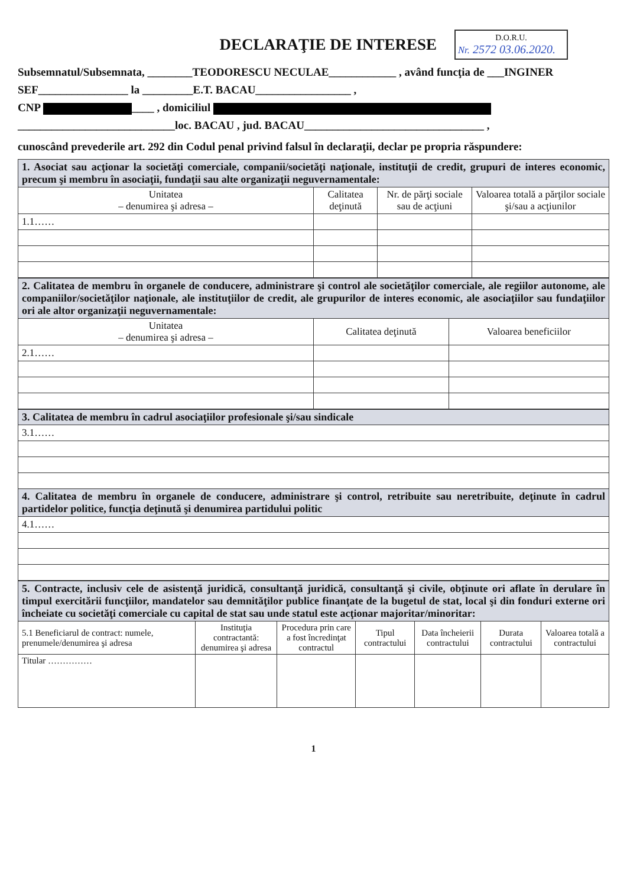DECLARAŢIE DE INTERESE
D.O.R.U.
Nr. 2572 03.06.2020.
Subsemnatul/Subsemnata, ________TEODORESCU NECULAE____________ , având funcţia de ___INGINER SEF________________ la _________E.T. BACAU_________________ ,
CNP ____ , domiciliul
____________________________loc. BACAU , jud. BACAU________________________________ ,
cunoscând prevederile art. 292 din Codul penal privind falsul în declaraţii, declar pe propria răspundere:
| 1. Asociat sau acţionar la societăţi comerciale, companii/societăţi naţionale, instituţii de credit, grupuri de interes economic, precum şi membru în asociaţii, fundaţii sau alte organizaţii neguvernamentale: | | | |
| Unitatea – denumirea şi adresa – | Calitatea deţinută | Nr. de părţi sociale sau de acţiuni | Valoarea totală a părţilor sociale şi/sau a acţiunilor |
| 1.1…… | | | |
| 2. Calitatea de membru în organele de conducere, administrare şi control ale societăţilor comerciale, ale regiilor autonome, ale companiilor/societăţilor naţionale, ale instituţiilor de credit, ale grupurilor de interes economic, ale asociaţiilor sau fundaţiilor ori ale altor organizaţii neguvernamentale: | | |
| Unitatea – denumirea şi adresa – | Calitatea deţinută | Valoarea beneficiilor |
| 2.1…… | | |
| 3. Calitatea de membru în cadrul asociaţiilor profesionale şi/sau sindicale |
| 3.1…… |
| 4. Calitatea de membru în organele de conducere, administrare şi control, retribuite sau neretribuite, deţinute în cadrul partidelor politice, funcţia deţinută şi denumirea partidului politic |
| 4.1…… |
| 5. Contracte, inclusiv cele de asistenţă juridică, consultanţă juridică, consultanţă şi civile, obţinute ori aflate în derulare în timpul exercitării funcţiilor, mandatelor sau demnităţilor publice finanţate de la bugetul de stat, local şi din fonduri externe ori încheiate cu societăţi comerciale cu capital de stat sau unde statul este acţionar majoritar/minoritar: | | | | | | |
| 5.1 Beneficiarul de contract: numele, prenumele/denumirea şi adresa | Instituţia contractantă: denumirea şi adresa | Procedura prin care a fost încredinţat contractul | Tipul contractului | Data încheierii contractului | Durata contractului | Valoarea totală a contractului |
| Titular …………… | | | | | | |
1